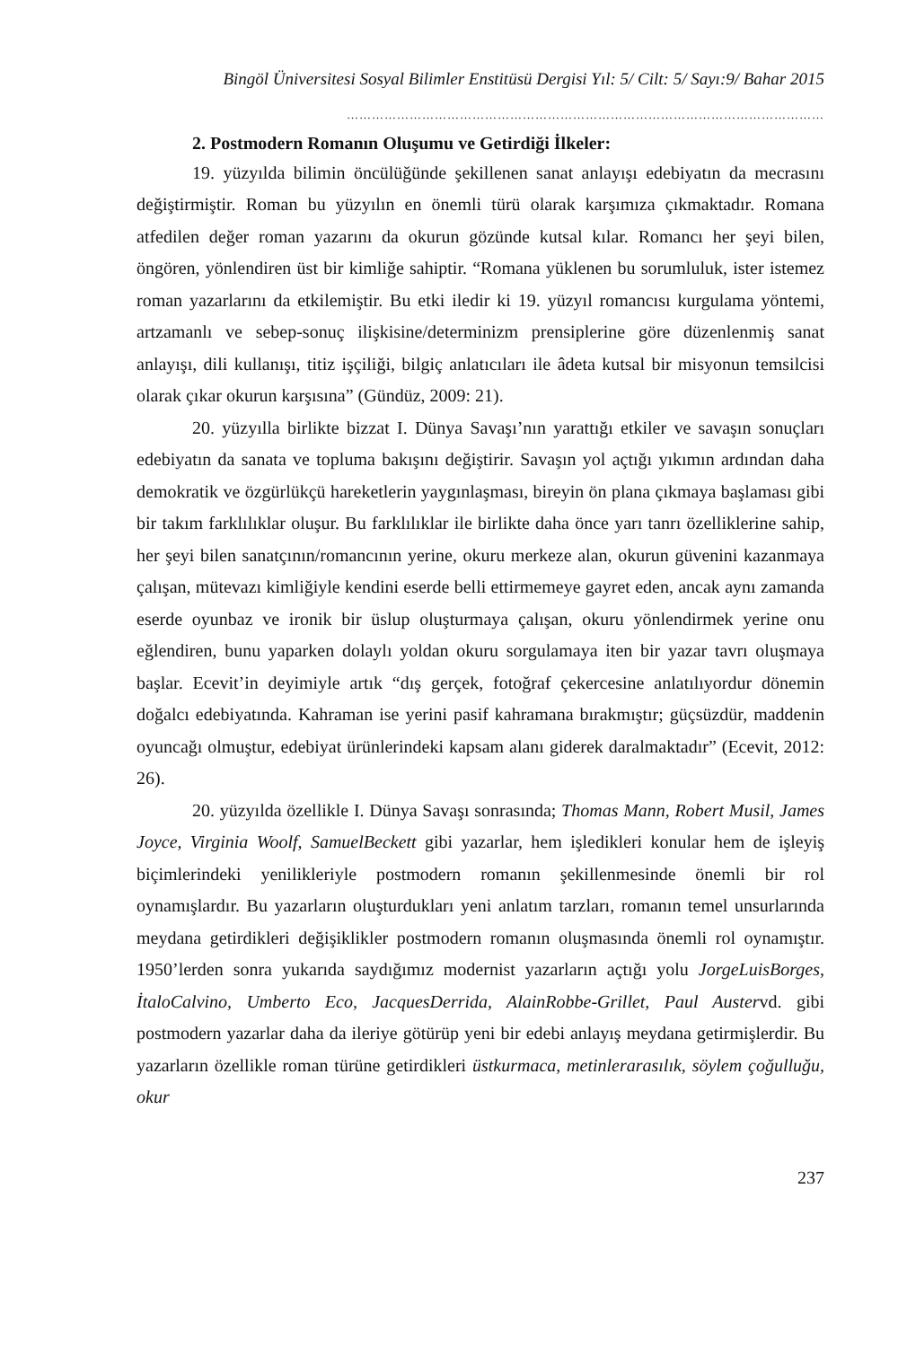Bingöl Üniversitesi Sosyal Bilimler Enstitüsü Dergisi Yıl: 5/ Cilt: 5/ Sayı:9/ Bahar 2015
……………………………………………………………………………………………………
2. Postmodern Romanın Oluşumu ve Getirdiği İlkeler:
19. yüzyılda bilimin öncülüğünde şekillenen sanat anlayışı edebiyatın da mecrasını değiştirmiştir. Roman bu yüzyılın en önemli türü olarak karşımıza çıkmaktadır. Romana atfedilen değer roman yazarını da okurun gözünde kutsal kılar. Romancı her şeyi bilen, öngören, yönlendiren üst bir kimliğe sahiptir. “Romana yüklenen bu sorumluluk, ister istemez roman yazarlarını da etkilemiştir. Bu etki iledir ki 19. yüzyıl romancısı kurgulama yöntemi, artzamanlı ve sebep-sonuç ilişkisine/determinizm prensiplerine göre düzenlenmiş sanat anlayışı, dili kullanışı, titiz işçiliği, bilgiç anlatıcıları ile âdeta kutsal bir misyonun temsilcisi olarak çıkar okurun karşısına” (Gündüz, 2009: 21).
20. yüzyılla birlikte bizzat I. Dünya Savaşı’nın yarattığı etkiler ve savaşın sonuçları edebiyatın da sanata ve topluma bakışını değiştirir. Savaşın yol açtığı yıkımın ardından daha demokratik ve özgürlükçü hareketlerin yaygınlaşması, bireyin ön plana çıkmaya başlaması gibi bir takım farklılıklar oluşur. Bu farklılıklar ile birlikte daha önce yarı tanrı özelliklerine sahip, her şeyi bilen sanatçının/romancının yerine, okuru merkeze alan, okurun güvenini kazanmaya çalışan, mütevazı kimliğiyle kendini eserde belli ettirmemeye gayret eden, ancak aynı zamanda eserde oyunbaz ve ironik bir üslup oluşturmaya çalışan, okuru yönlendirmek yerine onu eğlendiren, bunu yaparken dolaylı yoldan okuru sorgulamaya iten bir yazar tavrı oluşmaya başlar. Ecevit’in deyimiyle artık “dış gerçek, fotoğraf çekercesine anlatılıyordur dönemin doğalcı edebiyatında. Kahraman ise yerini pasif kahramana bırakmıştır; güçsüzdür, maddenin oyuncağı olmuştur, edebiyat ürünlerindeki kapsam alanı giderek daralmaktadır” (Ecevit, 2012: 26).
20. yüzyılda özellikle I. Dünya Savaşı sonrasında; Thomas Mann, Robert Musil, James Joyce, Virginia Woolf, SamuelBeckett gibi yazarlar, hem işledikleri konular hem de işleyiş biçimlerindeki yenilikleriyle postmodern romanın şekillenmesinde önemli bir rol oynamışlardır. Bu yazarların oluşturdukları yeni anlatım tarzları, romanın temel unsurlarında meydana getirdikleri değişiklikler postmodern romanın oluşmasında önemli rol oynamıştır. 1950’lerden sonra yukarıda saydığımız modernist yazarların açtığı yolu JorgeLuisBorges, İtaloCalvino, Umberto Eco, JacquesDerrida, AlainRobbe-Grillet, Paul Austervd. gibi postmodern yazarlar daha da ileriye götürüp yeni bir edebi anlayış meydana getirmişlerdir. Bu yazarların özellikle roman türüne getirdikleri üstkurmaca, metinlerarasılık, söylem çoğulluğu, okur
237